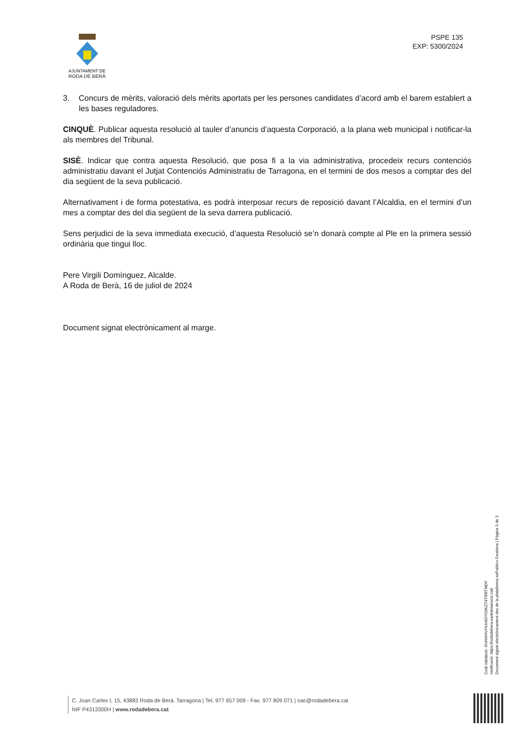AJUNTAMENT DE
RODA DE BERÀ
PSPE 135
EXP: 5300/2024
3. Concurs de mèrits, valoració dels mèrits aportats per les persones candidates d’acord amb el barem establert a les bases reguladores.
CINQUÈ. Publicar aquesta resolució al tauler d’anuncis d’aquesta Corporació, a la plana web municipal i notificar-la als membres del Tribunal.
SISÈ. Indicar que contra aquesta Resolució, que posa fi a la via administrativa, procedeix recurs contenciós administratiu davant el Jutjat Contenciós Administratiu de Tarragona, en el termini de dos mesos a comptar des del dia següent de la seva publicació.
Alternativament i de forma potestativa, es podrà interposar recurs de reposició davant l’Alcaldia, en el termini d’un mes a comptar des del dia següent de la seva darrera publicació.
Sens perjudici de la seva immediata execució, d’aquesta Resolució se’n donarà compte al Ple en la primera sessió ordinària que tingui lloc.
Pere Virgili Domínguez, Alcalde.
A Roda de Berà, 16 de juliol de 2024
Document signat electrònicament al marge.
Codi Validació: 6NHHHNYKAM3YG6KZT4TRRTMDF
Verificació: https://rodadebera.eadministracio.cat/
Document signat electrònicament des de la plataforma esPublico Gestiona | Pàgina 3 de 3
C. Joan Carles I, 15, 43883 Roda de Berà. Tarragona | Tel. 977 657 009 - Fax. 977 809 071 | oac@rodadebera.cat
NIF P4313300H | www.rodadebera.cat